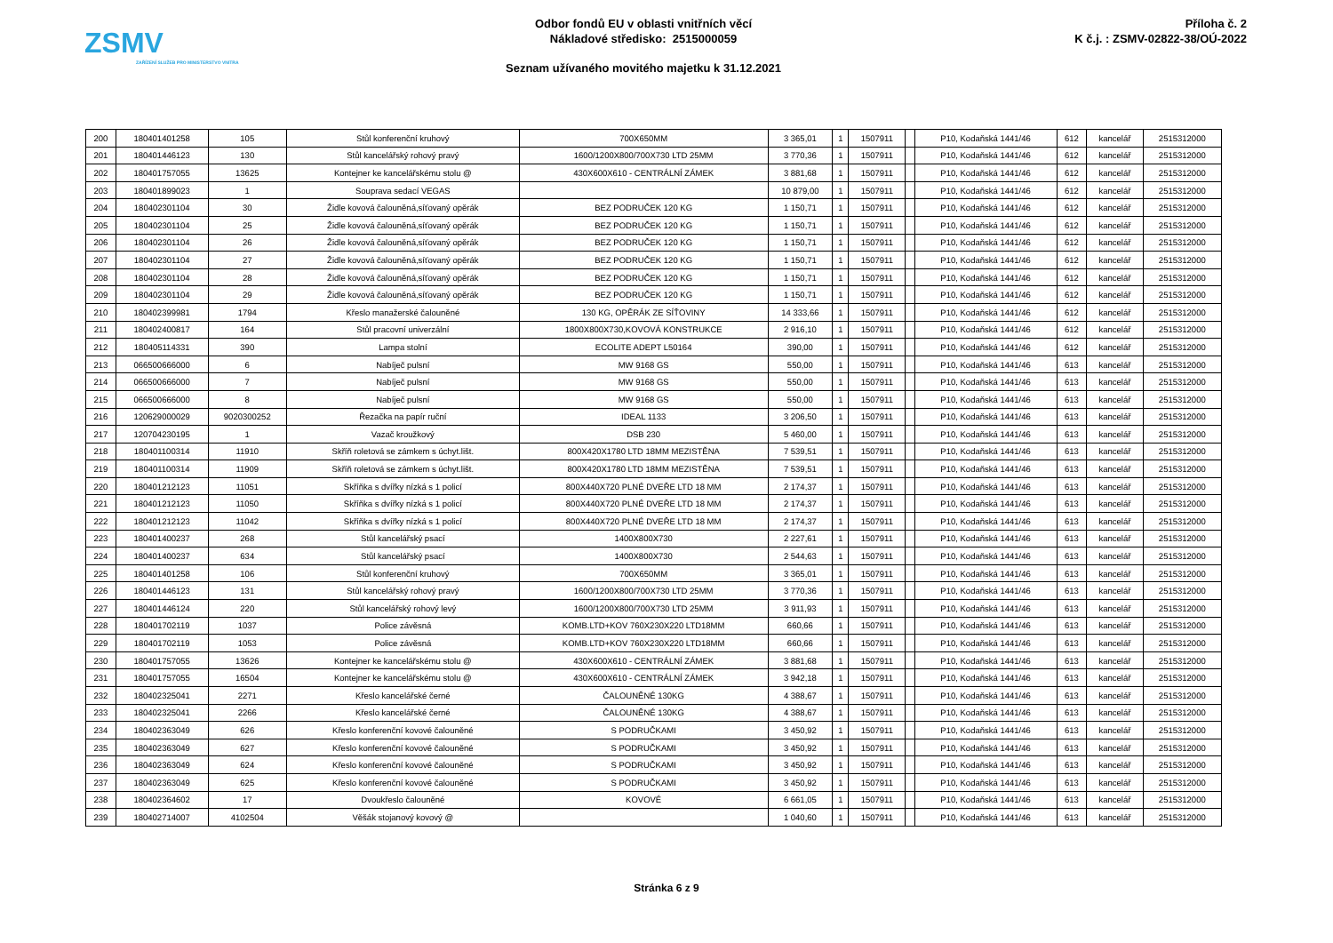ZSMV
ZAŘÍZENÍ SLUŽEB PRO MINISTERSTVO VNITRA
Odbor fondů EU v oblasti vnitřních věcí
Nákladové středisko: 2515000059
Seznam užívaného movitého majetku k 31.12.2021
Příloha č. 2
K č.j. : ZSMV-02822-38/OÚ-2022
| 200 | 180401401258 | 105 | Stůl konferenční kruhový | 700X650MM | 3 365,01 | 1 | 1507911 | | P10, Kodaňská 1441/46 | 612 | kancelář | 2515312000 |
| 201 | 180401446123 | 130 | Stůl kancelářský rohový pravý | 1600/1200X800/700X730 LTD 25MM | 3 770,36 | 1 | 1507911 | | P10, Kodaňská 1441/46 | 612 | kancelář | 2515312000 |
| 202 | 180401757055 | 13625 | Kontejner ke kancelářskému stolu @ | 430X600X610 - CENTRÁLNÍ ZÁMEK | 3 881,68 | 1 | 1507911 | | P10, Kodaňská 1441/46 | 612 | kancelář | 2515312000 |
| 203 | 180401899023 | 1 | Souprava sedací VEGAS | | 10 879,00 | 1 | 1507911 | | P10, Kodaňská 1441/46 | 612 | kancelář | 2515312000 |
| 204 | 180402301104 | 30 | Židle kovová čalouněná,síťovaný opěrák | BEZ PODRUČEK 120 KG | 1 150,71 | 1 | 1507911 | | P10, Kodaňská 1441/46 | 612 | kancelář | 2515312000 |
| 205 | 180402301104 | 25 | Židle kovová čalouněná,síťovaný opěrák | BEZ PODRUČEK 120 KG | 1 150,71 | 1 | 1507911 | | P10, Kodaňská 1441/46 | 612 | kancelář | 2515312000 |
| 206 | 180402301104 | 26 | Židle kovová čalouněná,síťovaný opěrák | BEZ PODRUČEK 120 KG | 1 150,71 | 1 | 1507911 | | P10, Kodaňská 1441/46 | 612 | kancelář | 2515312000 |
| 207 | 180402301104 | 27 | Židle kovová čalouněná,síťovaný opěrák | BEZ PODRUČEK 120 KG | 1 150,71 | 1 | 1507911 | | P10, Kodaňská 1441/46 | 612 | kancelář | 2515312000 |
| 208 | 180402301104 | 28 | Židle kovová čalouněná,síťovaný opěrák | BEZ PODRUČEK 120 KG | 1 150,71 | 1 | 1507911 | | P10, Kodaňská 1441/46 | 612 | kancelář | 2515312000 |
| 209 | 180402301104 | 29 | Židle kovová čalouněná,síťovaný opěrák | BEZ PODRUČEK 120 KG | 1 150,71 | 1 | 1507911 | | P10, Kodaňská 1441/46 | 612 | kancelář | 2515312000 |
| 210 | 180402399981 | 1794 | Křeslo manažerské čalouněné | 130 KG, OPĚRÁK ZE SÍŤOVINY | 14 333,66 | 1 | 1507911 | | P10, Kodaňská 1441/46 | 612 | kancelář | 2515312000 |
| 211 | 180402400817 | 164 | Stůl pracovní univerzální | 1800X800X730,KOVOVÁ KONSTRUKCE | 2 916,10 | 1 | 1507911 | | P10, Kodaňská 1441/46 | 612 | kancelář | 2515312000 |
| 212 | 180405114331 | 390 | Lampa stolní | ECOLITE ADEPT L50164 | 390,00 | 1 | 1507911 | | P10, Kodaňská 1441/46 | 612 | kancelář | 2515312000 |
| 213 | 066500666000 | 6 | Nabíječ pulsní | MW 9168 GS | 550,00 | 1 | 1507911 | | P10, Kodaňská 1441/46 | 613 | kancelář | 2515312000 |
| 214 | 066500666000 | 7 | Nabíječ pulsní | MW 9168 GS | 550,00 | 1 | 1507911 | | P10, Kodaňská 1441/46 | 613 | kancelář | 2515312000 |
| 215 | 066500666000 | 8 | Nabíječ pulsní | MW 9168 GS | 550,00 | 1 | 1507911 | | P10, Kodaňská 1441/46 | 613 | kancelář | 2515312000 |
| 216 | 120629000029 | 9020300252 | Řezačka na papír ruční | IDEAL 1133 | 3 206,50 | 1 | 1507911 | | P10, Kodaňská 1441/46 | 613 | kancelář | 2515312000 |
| 217 | 120704230195 | 1 | Vazač kroužkový | DSB 230 | 5 460,00 | 1 | 1507911 | | P10, Kodaňská 1441/46 | 613 | kancelář | 2515312000 |
| 218 | 180401100314 | 11910 | Skříň roletová se zámkem s úchyt.lišt. | 800X420X1780 LTD 18MM MEZISTĚNA | 7 539,51 | 1 | 1507911 | | P10, Kodaňská 1441/46 | 613 | kancelář | 2515312000 |
| 219 | 180401100314 | 11909 | Skříň roletová se zámkem s úchyt.lišt. | 800X420X1780 LTD 18MM MEZISTĚNA | 7 539,51 | 1 | 1507911 | | P10, Kodaňská 1441/46 | 613 | kancelář | 2515312000 |
| 220 | 180401212123 | 11051 | Skříňka s dvířky nízká s 1 policí | 800X440X720 PLNÉ DVEŘE LTD 18 MM | 2 174,37 | 1 | 1507911 | | P10, Kodaňská 1441/46 | 613 | kancelář | 2515312000 |
| 221 | 180401212123 | 11050 | Skříňka s dvířky nízká s 1 policí | 800X440X720 PLNÉ DVEŘE LTD 18 MM | 2 174,37 | 1 | 1507911 | | P10, Kodaňská 1441/46 | 613 | kancelář | 2515312000 |
| 222 | 180401212123 | 11042 | Skříňka s dvířky nízká s 1 policí | 800X440X720 PLNÉ DVEŘE LTD 18 MM | 2 174,37 | 1 | 1507911 | | P10, Kodaňská 1441/46 | 613 | kancelář | 2515312000 |
| 223 | 180401400237 | 268 | Stůl kancelářský psací | 1400X800X730 | 2 227,61 | 1 | 1507911 | | P10, Kodaňská 1441/46 | 613 | kancelář | 2515312000 |
| 224 | 180401400237 | 634 | Stůl kancelářský psací | 1400X800X730 | 2 544,63 | 1 | 1507911 | | P10, Kodaňská 1441/46 | 613 | kancelář | 2515312000 |
| 225 | 180401401258 | 106 | Stůl konferenční kruhový | 700X650MM | 3 365,01 | 1 | 1507911 | | P10, Kodaňská 1441/46 | 613 | kancelář | 2515312000 |
| 226 | 180401446123 | 131 | Stůl kancelářský rohový pravý | 1600/1200X800/700X730 LTD 25MM | 3 770,36 | 1 | 1507911 | | P10, Kodaňská 1441/46 | 613 | kancelář | 2515312000 |
| 227 | 180401446124 | 220 | Stůl kancelářský rohový levý | 1600/1200X800/700X730 LTD 25MM | 3 911,93 | 1 | 1507911 | | P10, Kodaňská 1441/46 | 613 | kancelář | 2515312000 |
| 228 | 180401702119 | 1037 | Police závěsná | KOMB.LTD+KOV 760X230X220 LTD18MM | 660,66 | 1 | 1507911 | | P10, Kodaňská 1441/46 | 613 | kancelář | 2515312000 |
| 229 | 180401702119 | 1053 | Police závěsná | KOMB.LTD+KOV 760X230X220 LTD18MM | 660,66 | 1 | 1507911 | | P10, Kodaňská 1441/46 | 613 | kancelář | 2515312000 |
| 230 | 180401757055 | 13626 | Kontejner ke kancelářskému stolu @ | 430X600X610 - CENTRÁLNÍ ZÁMEK | 3 881,68 | 1 | 1507911 | | P10, Kodaňská 1441/46 | 613 | kancelář | 2515312000 |
| 231 | 180401757055 | 16504 | Kontejner ke kancelářskému stolu @ | 430X600X610 - CENTRÁLNÍ ZÁMEK | 3 942,18 | 1 | 1507911 | | P10, Kodaňská 1441/46 | 613 | kancelář | 2515312000 |
| 232 | 180402325041 | 2271 | Křeslo kancelářské černé | ČALOUNĚNÉ 130KG | 4 388,67 | 1 | 1507911 | | P10, Kodaňská 1441/46 | 613 | kancelář | 2515312000 |
| 233 | 180402325041 | 2266 | Křeslo kancelářské černé | ČALOUNĚNÉ 130KG | 4 388,67 | 1 | 1507911 | | P10, Kodaňská 1441/46 | 613 | kancelář | 2515312000 |
| 234 | 180402363049 | 626 | Křeslo konferenční kovové čalouněné | S PODRUČKAMI | 3 450,92 | 1 | 1507911 | | P10, Kodaňská 1441/46 | 613 | kancelář | 2515312000 |
| 235 | 180402363049 | 627 | Křeslo konferenční kovové čalouněné | S PODRUČKAMI | 3 450,92 | 1 | 1507911 | | P10, Kodaňská 1441/46 | 613 | kancelář | 2515312000 |
| 236 | 180402363049 | 624 | Křeslo konferenční kovové čalouněné | S PODRUČKAMI | 3 450,92 | 1 | 1507911 | | P10, Kodaňská 1441/46 | 613 | kancelář | 2515312000 |
| 237 | 180402363049 | 625 | Křeslo konferenční kovové čalouněné | S PODRUČKAMI | 3 450,92 | 1 | 1507911 | | P10, Kodaňská 1441/46 | 613 | kancelář | 2515312000 |
| 238 | 180402364602 | 17 | Dvoukřeslo čalouněné | KOVOVÉ | 6 661,05 | 1 | 1507911 | | P10, Kodaňská 1441/46 | 613 | kancelář | 2515312000 |
| 239 | 180402714007 | 4102504 | Věšák stojanový kovový @ | | 1 040,60 | 1 | 1507911 | | P10, Kodaňská 1441/46 | 613 | kancelář | 2515312000 |
Stránka 6 z 9